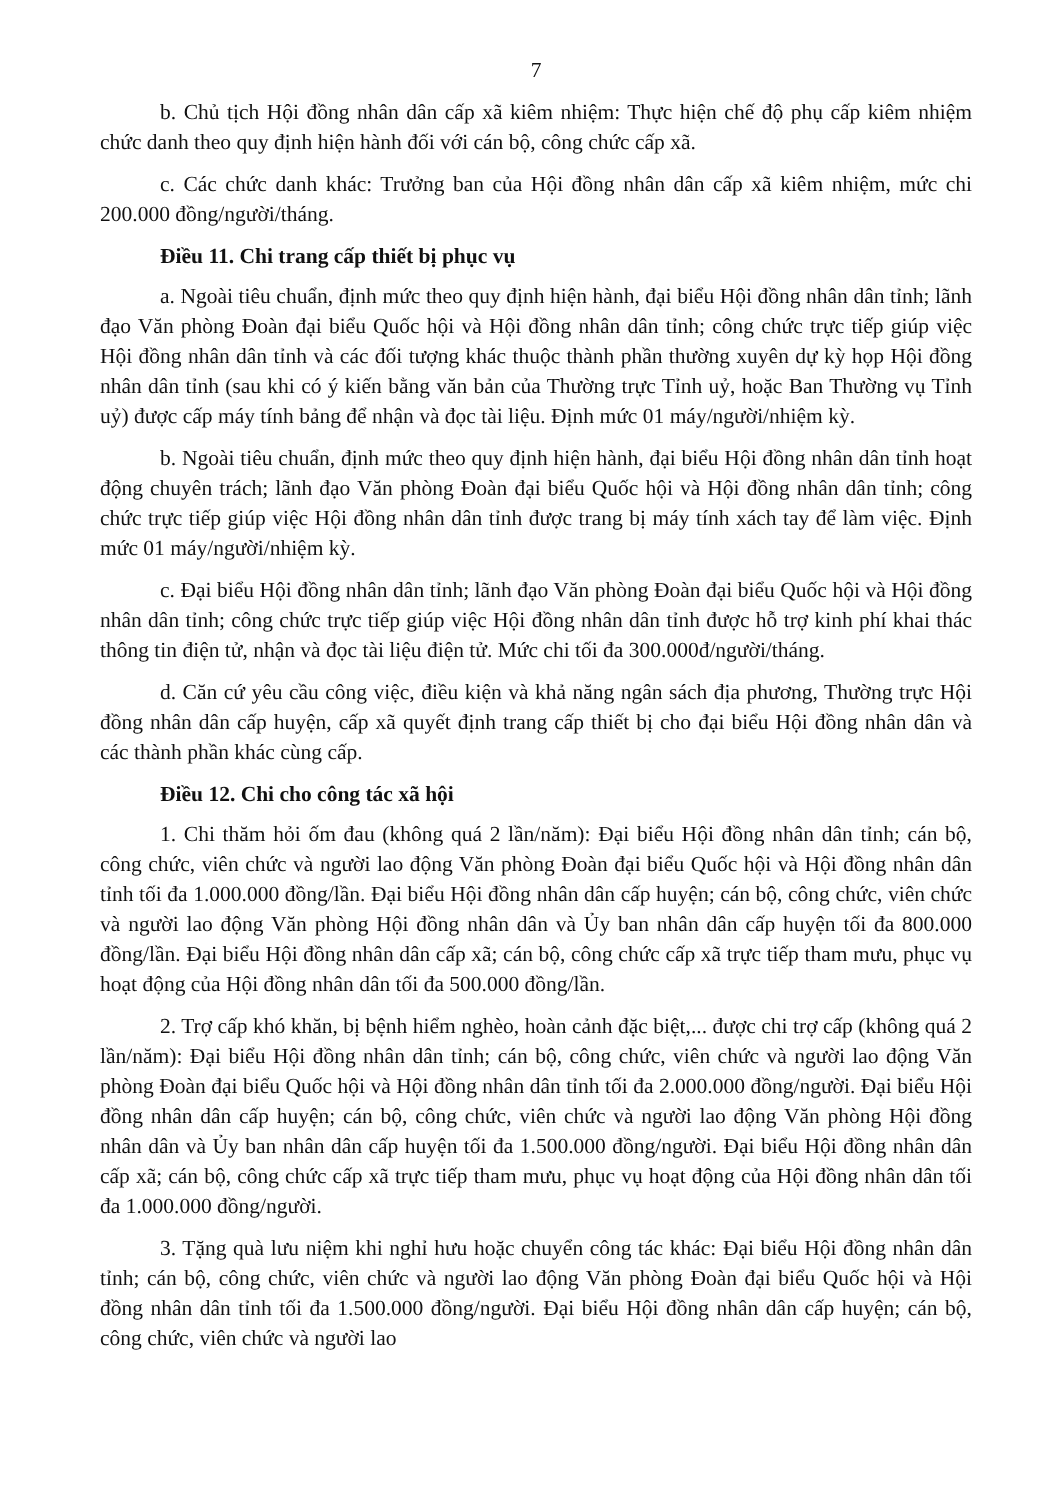7
b. Chủ tịch Hội đồng nhân dân cấp xã kiêm nhiệm: Thực hiện chế độ phụ cấp kiêm nhiệm chức danh theo quy định hiện hành đối với cán bộ, công chức cấp xã.
c. Các chức danh khác: Trưởng ban của Hội đồng nhân dân cấp xã kiêm nhiệm, mức chi 200.000 đồng/người/tháng.
Điều 11. Chi trang cấp thiết bị phục vụ
a. Ngoài tiêu chuẩn, định mức theo quy định hiện hành, đại biểu Hội đồng nhân dân tỉnh; lãnh đạo Văn phòng Đoàn đại biểu Quốc hội và Hội đồng nhân dân tỉnh; công chức trực tiếp giúp việc Hội đồng nhân dân tỉnh và các đối tượng khác thuộc thành phần thường xuyên dự kỳ họp Hội đồng nhân dân tỉnh (sau khi có ý kiến bằng văn bản của Thường trực Tỉnh uỷ, hoặc Ban Thường vụ Tỉnh uỷ) được cấp máy tính bảng để nhận và đọc tài liệu. Định mức 01 máy/người/nhiệm kỳ.
b. Ngoài tiêu chuẩn, định mức theo quy định hiện hành, đại biểu Hội đồng nhân dân tỉnh hoạt động chuyên trách; lãnh đạo Văn phòng Đoàn đại biểu Quốc hội và Hội đồng nhân dân tỉnh; công chức trực tiếp giúp việc Hội đồng nhân dân tỉnh được trang bị máy tính xách tay để làm việc. Định mức 01 máy/người/nhiệm kỳ.
c. Đại biểu Hội đồng nhân dân tỉnh; lãnh đạo Văn phòng Đoàn đại biểu Quốc hội và Hội đồng nhân dân tỉnh; công chức trực tiếp giúp việc Hội đồng nhân dân tỉnh được hỗ trợ kinh phí khai thác thông tin điện tử, nhận và đọc tài liệu điện tử. Mức chi tối đa 300.000đ/người/tháng.
d. Căn cứ yêu cầu công việc, điều kiện và khả năng ngân sách địa phương, Thường trực Hội đồng nhân dân cấp huyện, cấp xã quyết định trang cấp thiết bị cho đại biểu Hội đồng nhân dân và các thành phần khác cùng cấp.
Điều 12. Chi cho công tác xã hội
1. Chi thăm hỏi ốm đau (không quá 2 lần/năm): Đại biểu Hội đồng nhân dân tỉnh; cán bộ, công chức, viên chức và người lao động Văn phòng Đoàn đại biểu Quốc hội và Hội đồng nhân dân tỉnh tối đa 1.000.000 đồng/lần. Đại biểu Hội đồng nhân dân cấp huyện; cán bộ, công chức, viên chức và người lao động Văn phòng Hội đồng nhân dân và Ủy ban nhân dân cấp huyện tối đa 800.000 đồng/lần. Đại biểu Hội đồng nhân dân cấp xã; cán bộ, công chức cấp xã trực tiếp tham mưu, phục vụ hoạt động của Hội đồng nhân dân tối đa 500.000 đồng/lần.
2. Trợ cấp khó khăn, bị bệnh hiểm nghèo, hoàn cảnh đặc biệt,... được chi trợ cấp (không quá 2 lần/năm): Đại biểu Hội đồng nhân dân tỉnh; cán bộ, công chức, viên chức và người lao động Văn phòng Đoàn đại biểu Quốc hội và Hội đồng nhân dân tỉnh tối đa 2.000.000 đồng/người. Đại biểu Hội đồng nhân dân cấp huyện; cán bộ, công chức, viên chức và người lao động Văn phòng Hội đồng nhân dân và Ủy ban nhân dân cấp huyện tối đa 1.500.000 đồng/người. Đại biểu Hội đồng nhân dân cấp xã; cán bộ, công chức cấp xã trực tiếp tham mưu, phục vụ hoạt động của Hội đồng nhân dân tối đa 1.000.000 đồng/người.
3. Tặng quà lưu niệm khi nghỉ hưu hoặc chuyển công tác khác: Đại biểu Hội đồng nhân dân tỉnh; cán bộ, công chức, viên chức và người lao động Văn phòng Đoàn đại biểu Quốc hội và Hội đồng nhân dân tỉnh tối đa 1.500.000 đồng/người. Đại biểu Hội đồng nhân dân cấp huyện; cán bộ, công chức, viên chức và người lao